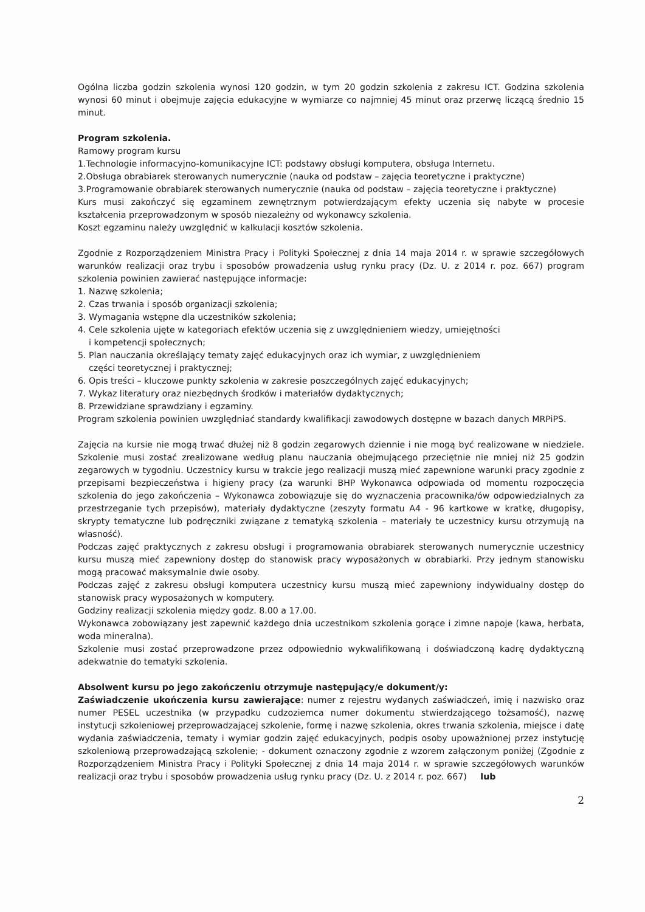Ogólna liczba godzin szkolenia wynosi 120 godzin, w tym 20 godzin szkolenia z zakresu ICT. Godzina szkolenia wynosi 60 minut i obejmuje zajęcia edukacyjne w wymiarze co najmniej 45 minut oraz przerwę liczącą średnio 15 minut.
Program szkolenia.
Ramowy program kursu
1.Technologie informacyjno-komunikacyjne ICT: podstawy obsługi komputera, obsługa Internetu.
2.Obsługa obrabiarek sterowanych numerycznie (nauka od podstaw – zajęcia teoretyczne i praktyczne)
3.Programowanie obrabiarek sterowanych numerycznie (nauka od podstaw – zajęcia teoretyczne i praktyczne)
Kurs musi zakończyć się egzaminem zewnętrznym potwierdzającym efekty uczenia się nabyte w procesie kształcenia przeprowadzonym w sposób niezależny od wykonawcy szkolenia.
Koszt egzaminu należy uwzględnić w kalkulacji kosztów szkolenia.
Zgodnie z Rozporządzeniem Ministra Pracy i Polityki Społecznej z dnia 14 maja 2014 r. w sprawie szczegółowych warunków realizacji oraz trybu i sposobów prowadzenia usług rynku pracy (Dz. U. z 2014 r. poz. 667) program szkolenia powinien zawierać następujące informacje:
1. Nazwę szkolenia;
2. Czas trwania i sposób organizacji szkolenia;
3. Wymagania wstępne dla uczestników szkolenia;
4. Cele szkolenia ujęte w kategoriach efektów uczenia się z uwzględnieniem wiedzy, umiejętności
i kompetencji społecznych;
5. Plan nauczania określający tematy zajęć edukacyjnych oraz ich wymiar, z uwzględnieniem
części teoretycznej i praktycznej;
6. Opis treści – kluczowe punkty szkolenia w zakresie poszczególnych zajęć edukacyjnych;
7. Wykaz literatury oraz niezbędnych środków i materiałów dydaktycznych;
8. Przewidziane sprawdziany i egzaminy.
Program szkolenia powinien uwzględniać standardy kwalifikacji zawodowych dostępne w bazach danych MRPiPS.
Zajęcia na kursie nie mogą trwać dłużej niż 8 godzin zegarowych dziennie i nie mogą być realizowane w niedziele. Szkolenie musi zostać zrealizowane według planu nauczania obejmującego przeciętnie nie mniej niż 25 godzin zegarowych w tygodniu. Uczestnicy kursu w trakcie jego realizacji muszą mieć zapewnione warunki pracy zgodnie z przepisami bezpieczeństwa i higieny pracy (za warunki BHP Wykonawca odpowiada od momentu rozpoczęcia szkolenia do jego zakończenia – Wykonawca zobowiązuje się do wyznaczenia pracownika/ów odpowiedzialnych za przestrzeganie tych przepisów), materiały dydaktyczne (zeszyty formatu A4 - 96 kartkowe w kratkę, długopisy, skrypty tematyczne lub podręczniki związane z tematyką szkolenia – materiały te uczestnicy kursu otrzymują na własność).
Podczas zajęć praktycznych z zakresu obsługi i programowania obrabiarek sterowanych numerycznie uczestnicy kursu muszą mieć zapewniony dostęp do stanowisk pracy wyposażonych w obrabiarki. Przy jednym stanowisku mogą pracować maksymalnie dwie osoby.
Podczas zajęć z zakresu obsługi komputera uczestnicy kursu muszą mieć zapewniony indywidualny dostęp do stanowisk pracy wyposażonych w komputery.
Godziny realizacji szkolenia między godz. 8.00 a 17.00.
Wykonawca zobowiązany jest zapewnić każdego dnia uczestnikom szkolenia gorące i zimne napoje (kawa, herbata, woda mineralna).
Szkolenie musi zostać przeprowadzone przez odpowiednio wykwalifikowaną i doświadczoną kadrę dydaktyczną adekwatnie do tematyki szkolenia.
Absolwent kursu po jego zakończeniu otrzymuje następujący/e dokument/y:
Zaświadczenie ukończenia kursu zawierające: numer z rejestru wydanych zaświadczeń, imię i nazwisko oraz numer PESEL uczestnika (w przypadku cudzoziemca numer dokumentu stwierdzającego tożsamość), nazwę instytucji szkoleniowej przeprowadzającej szkolenie, formę i nazwę szkolenia, okres trwania szkolenia, miejsce i datę wydania zaświadczenia, tematy i wymiar godzin zajęć edukacyjnych, podpis osoby upoważnionej przez instytucję szkoleniową przeprowadzającą szkolenie; - dokument oznaczony zgodnie z wzorem załączonym poniżej (Zgodnie z Rozporządzeniem Ministra Pracy i Polityki Społecznej z dnia 14 maja 2014 r. w sprawie szczegółowych warunków realizacji oraz trybu i sposobów prowadzenia usług rynku pracy (Dz. U. z 2014 r. poz. 667) lub
2